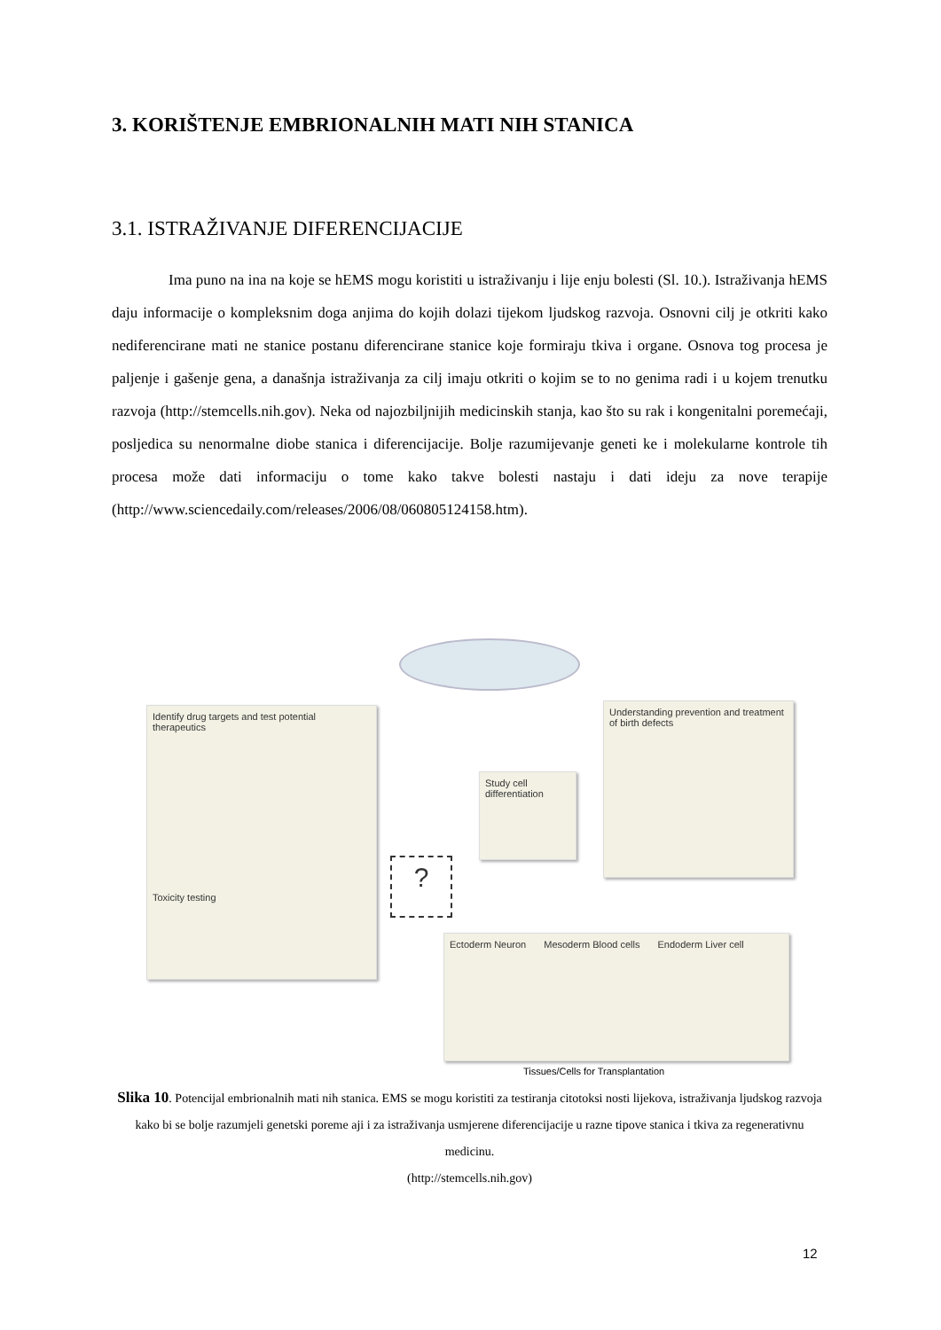3. KORIŠTENJE EMBRIONALNIH MATI NIH STANICA
3.1. ISTRAŽIVANJE DIFERENCIJACIJE
Ima puno na ina na koje se hEMS mogu koristiti u istraživanju i lije enju bolesti (Sl. 10.). Istraživanja hEMS daju informacije o kompleksnim doga anjima do kojih dolazi tijekom ljudskog razvoja. Osnovni cilj je otkriti kako nediferencirane mati ne stanice postanu diferencirane stanice koje formiraju tkiva i organe. Osnova tog procesa je paljenje i gašenje gena, a današnja istraživanja za cilj imaju otkriti o kojim se to no genima radi i u kojem trenutku razvoja (http://stemcells.nih.gov). Neka od najozbiljnijih medicinskih stanja, kao što su rak i kongenitalni poremećaji, posljedica su nenormalne diobe stanica i diferencijacije. Bolje razumijevanje geneti ke i molekularne kontrole tih procesa može dati informaciju o tome kako takve bolesti nastaju i dati ideju za nove terapije (http://www.sciencedaily.com/releases/2006/08/060805124158.htm).
Identify drug targets and test potential therapeutics
Toxicity testing
?
Study cell differentiation
Understanding prevention and treatment of birth defects
Ectoderm Neuron Mesoderm Blood cells Endoderm Liver cell
Tissues/Cells for Transplantation
Slika 10. Potencijal embrionalnih mati nih stanica. EMS se mogu koristiti za testiranja citotoksi nosti lijekova, istraživanja ljudskog razvoja kako bi se bolje razumjeli genetski poreme aji i za istraživanja usmjerene diferencijacije u razne tipove stanica i tkiva za regenerativnu medicinu.
(http://stemcells.nih.gov)
12